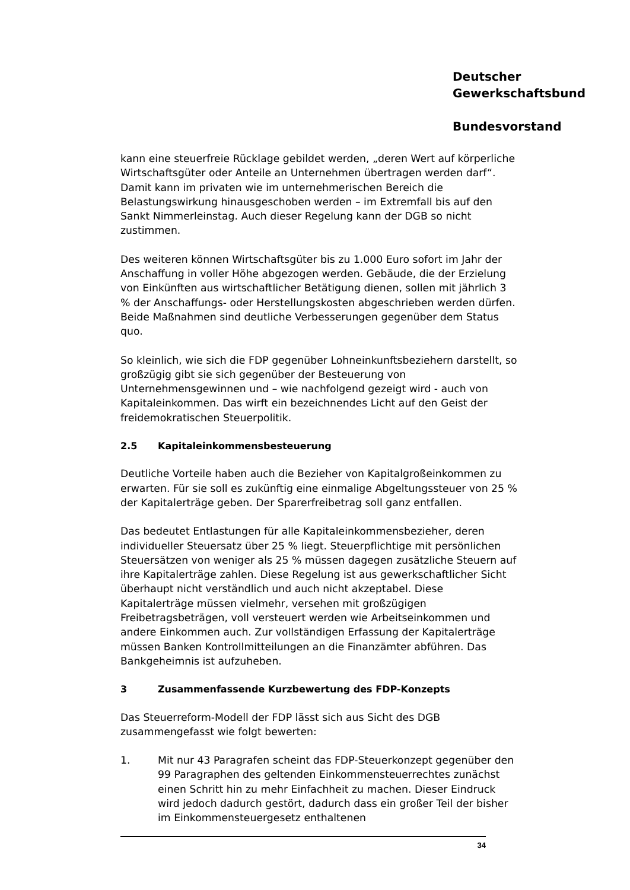Deutscher
Gewerkschaftsbund
Bundesvorstand
kann eine steuerfreie Rücklage gebildet werden, „deren Wert auf körperliche Wirtschaftsgüter oder Anteile an Unternehmen übertragen werden darf“. Damit kann im privaten wie im unternehmerischen Bereich die Belastungswirkung hinausgeschoben werden – im Extremfall bis auf den Sankt Nimmerleinstag. Auch dieser Regelung kann der DGB so nicht zustimmen.
Des weiteren können Wirtschaftsgüter bis zu 1.000 Euro sofort im Jahr der Anschaffung in voller Höhe abgezogen werden. Gebäude, die der Erzielung von Einkünften aus wirtschaftlicher Betätigung dienen, sollen mit jährlich 3 % der Anschaffungs- oder Herstellungskosten abgeschrieben werden dürfen. Beide Maßnahmen sind deutliche Verbesserungen gegenüber dem Status quo.
So kleinlich, wie sich die FDP gegenüber Lohneinkunftsbeziehern darstellt, so großzügig gibt sie sich gegenüber der Besteuerung von Unternehmensgewinnen und – wie nachfolgend gezeigt wird - auch von Kapitaleinkommen. Das wirft ein bezeichnendes Licht auf den Geist der freidemokratischen Steuerpolitik.
2.5 Kapitaleinkommensbesteuerung
Deutliche Vorteile haben auch die Bezieher von Kapitalgroßeinkommen zu erwarten. Für sie soll es zukünftig eine einmalige Abgeltungssteuer von 25 % der Kapitalerträge geben. Der Sparerfreibetrag soll ganz entfallen.
Das bedeutet Entlastungen für alle Kapitaleinkommensbezieher, deren individueller Steuersatz über 25 % liegt. Steuerpflichtige mit persönlichen Steuersätzen von weniger als 25 % müssen dagegen zusätzliche Steuern auf ihre Kapitalerträge zahlen. Diese Regelung ist aus gewerkschaftlicher Sicht überhaupt nicht verständlich und auch nicht akzeptabel. Diese Kapitalerträge müssen vielmehr, versehen mit großzügigen Freibetragsbeträgen, voll versteuert werden wie Arbeitseinkommen und andere Einkommen auch. Zur vollständigen Erfassung der Kapitalerträge müssen Banken Kontrollmitteilungen an die Finanzämter abführen. Das Bankgeheimnis ist aufzuheben.
3 Zusammenfassende Kurzbewertung des FDP-Konzepts
Das Steuerreform-Modell der FDP lässt sich aus Sicht des DGB zusammengefasst wie folgt bewerten:
1. Mit nur 43 Paragrafen scheint das FDP-Steuerkonzept gegenüber den 99 Paragraphen des geltenden Einkommensteuerrechtes zunächst einen Schritt hin zu mehr Einfachheit zu machen. Dieser Eindruck wird jedoch dadurch gestört, dadurch dass ein großer Teil der bisher im Einkommensteuergesetz enthaltenen
34